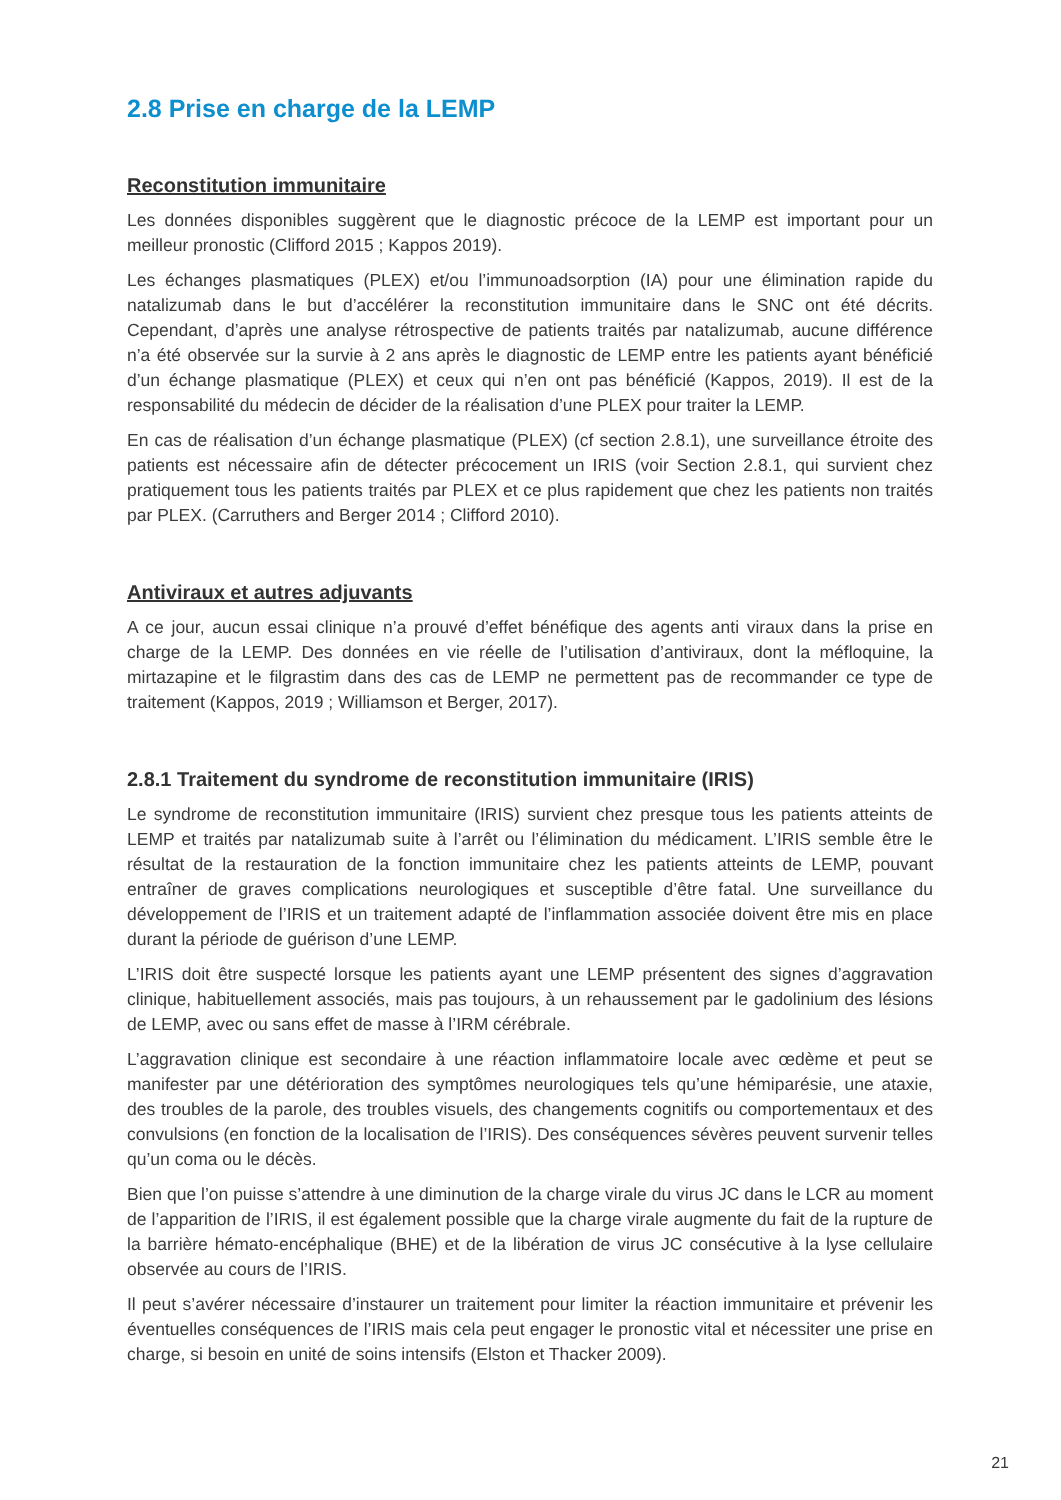2.8 Prise en charge de la LEMP
Reconstitution immunitaire
Les données disponibles suggèrent que le diagnostic précoce de la LEMP est important pour un meilleur pronostic (Clifford 2015 ; Kappos 2019).
Les échanges plasmatiques (PLEX) et/ou l’immunoadsorption (IA) pour une élimination rapide du natalizumab dans le but d’accélérer la reconstitution immunitaire dans le SNC ont été décrits. Cependant, d’après une analyse rétrospective de patients traités par natalizumab, aucune différence n’a été observée sur la survie à 2 ans après le diagnostic de LEMP entre les patients ayant bénéficié d’un échange plasmatique (PLEX) et ceux qui n’en ont pas bénéficié (Kappos, 2019). Il est de la responsabilité du médecin de décider de la réalisation d’une PLEX pour traiter la LEMP.
En cas de réalisation d’un échange plasmatique (PLEX) (cf section 2.8.1), une surveillance étroite des patients est nécessaire afin de détecter précocement un IRIS (voir Section 2.8.1, qui survient chez pratiquement tous les patients traités par PLEX et ce plus rapidement que chez les patients non traités par PLEX. (Carruthers and Berger 2014 ; Clifford 2010).
Antiviraux et autres adjuvants
A ce jour, aucun essai clinique n’a prouvé d’effet bénéfique des agents anti viraux dans la prise en charge de la LEMP. Des données en vie réelle de l’utilisation d’antiviraux, dont la méfloquine, la mirtazapine et le filgrastim dans des cas de LEMP ne permettent pas de recommander ce type de traitement (Kappos, 2019 ; Williamson et Berger, 2017).
2.8.1 Traitement du syndrome de reconstitution immunitaire (IRIS)
Le syndrome de reconstitution immunitaire (IRIS) survient chez presque tous les patients atteints de LEMP et traités par natalizumab suite à l’arrêt ou l’élimination du médicament. L’IRIS semble être le résultat de la restauration de la fonction immunitaire chez les patients atteints de LEMP, pouvant entraîner de graves complications neurologiques et susceptible d’être fatal. Une surveillance du développement de l’IRIS et un traitement adapté de l’inflammation associée doivent être mis en place durant la période de guérison d’une LEMP.
L’IRIS doit être suspecté lorsque les patients ayant une LEMP présentent des signes d’aggravation clinique, habituellement associés, mais pas toujours, à un rehaussement par le gadolinium des lésions de LEMP, avec ou sans effet de masse à l’IRM cérébrale.
L’aggravation clinique est secondaire à une réaction inflammatoire locale avec œdème et peut se manifester par une détérioration des symptômes neurologiques tels qu’une hémiparésie, une ataxie, des troubles de la parole, des troubles visuels, des changements cognitifs ou comportementaux et des convulsions (en fonction de la localisation de l’IRIS). Des conséquences sévères peuvent survenir telles qu’un coma ou le décès.
Bien que l’on puisse s’attendre à une diminution de la charge virale du virus JC dans le LCR au moment de l’apparition de l’IRIS, il est également possible que la charge virale augmente du fait de la rupture de la barrière hémato-encéphalique (BHE) et de la libération de virus JC consécutive à la lyse cellulaire observée au cours de l’IRIS.
Il peut s’avérer nécessaire d’instaurer un traitement pour limiter la réaction immunitaire et prévenir les éventuelles conséquences de l’IRIS mais cela peut engager le pronostic vital et nécessiter une prise en charge, si besoin en unité de soins intensifs (Elston et Thacker 2009).
21